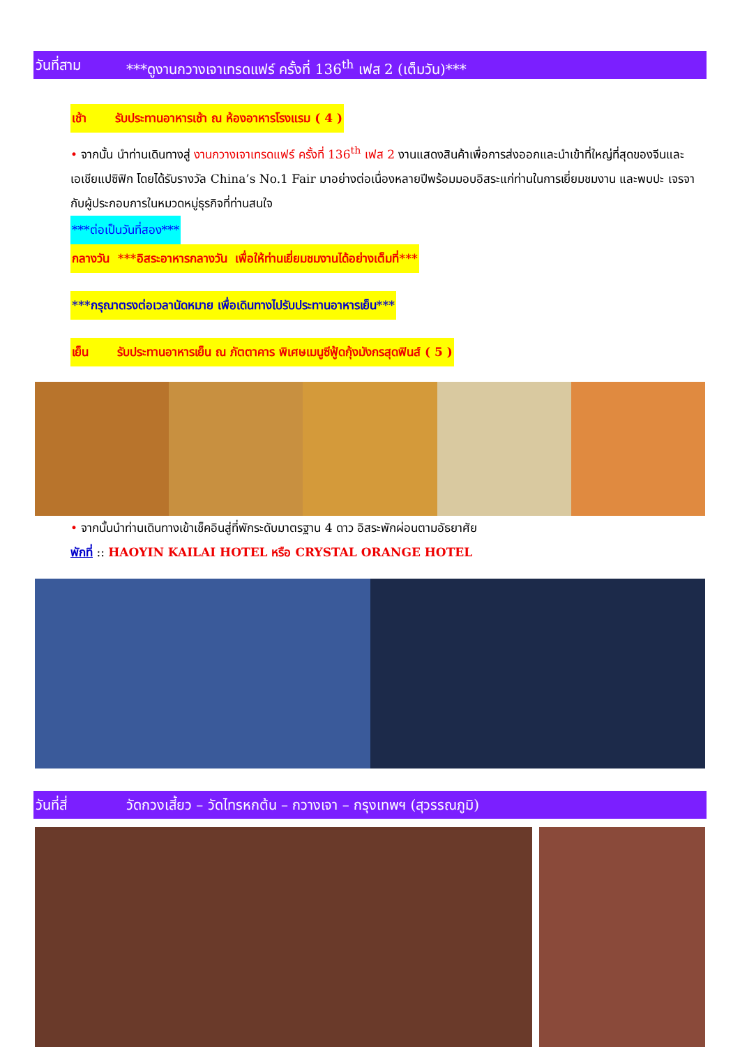วันที่สาม ***ดูงานกวางเจาเทรดแฟร์ ครั้งที่ 136<sup>th</sup> เฟส 2 (เต็มวัน)***
เช้า รับประทานอาหารเช้า ณ ห้องอาหารโรงแรม ( 4 )
• จากนั้น นำท่านเดินทางสู่ งานกวางเจาเทรดแฟร์ ครั้งที่ 136<sup>th</sup> เฟส 2 งานแสดงสินค้าเพื่อการส่งออกและนำเข้าที่ใหญ่ที่สุดของจีนและเอเชียแปซิฟิก โดยได้รับรางวัล China’s No.1 Fair มาอย่างต่อเนื่องหลายปีพร้อมมอบอิสระแก่ท่านในการเยี่ยมชมงาน และพบปะ เจรจากับผู้ประกอบการในหมวดหมู่ธุรกิจที่ท่านสนใจ
***ต่อเป็นวันที่สอง***
กลางวัน ***อิสระอาหารกลางวัน เพื่อให้ท่านเยี่ยมชมงานได้อย่างเต็มที่***
***กรุณาตรงต่อเวลานัดหมาย เพื่อเดินทางไปรับประทานอาหารเย็น***
เย็น รับประทานอาหารเย็น ณ ภัตตาคาร พิเศษเมนูซีฟู้ดกุ้งมังกรสุดฟินส์ ( 5 )
• จากนั้นนำท่านเดินทางเข้าเช็คอินสู่ที่พักระดับมาตรฐาน 4 ดาว อิสระพักผ่อนตามอัธยาศัย
พักที่ :: HAOYIN KAILAI HOTEL หรือ CRYSTAL ORANGE HOTEL
วันที่สี่ วัดกวงเสี้ยว – วัดไทรหกต้น – กวางเจา – กรุงเทพฯ (สุวรรณภูมิ)